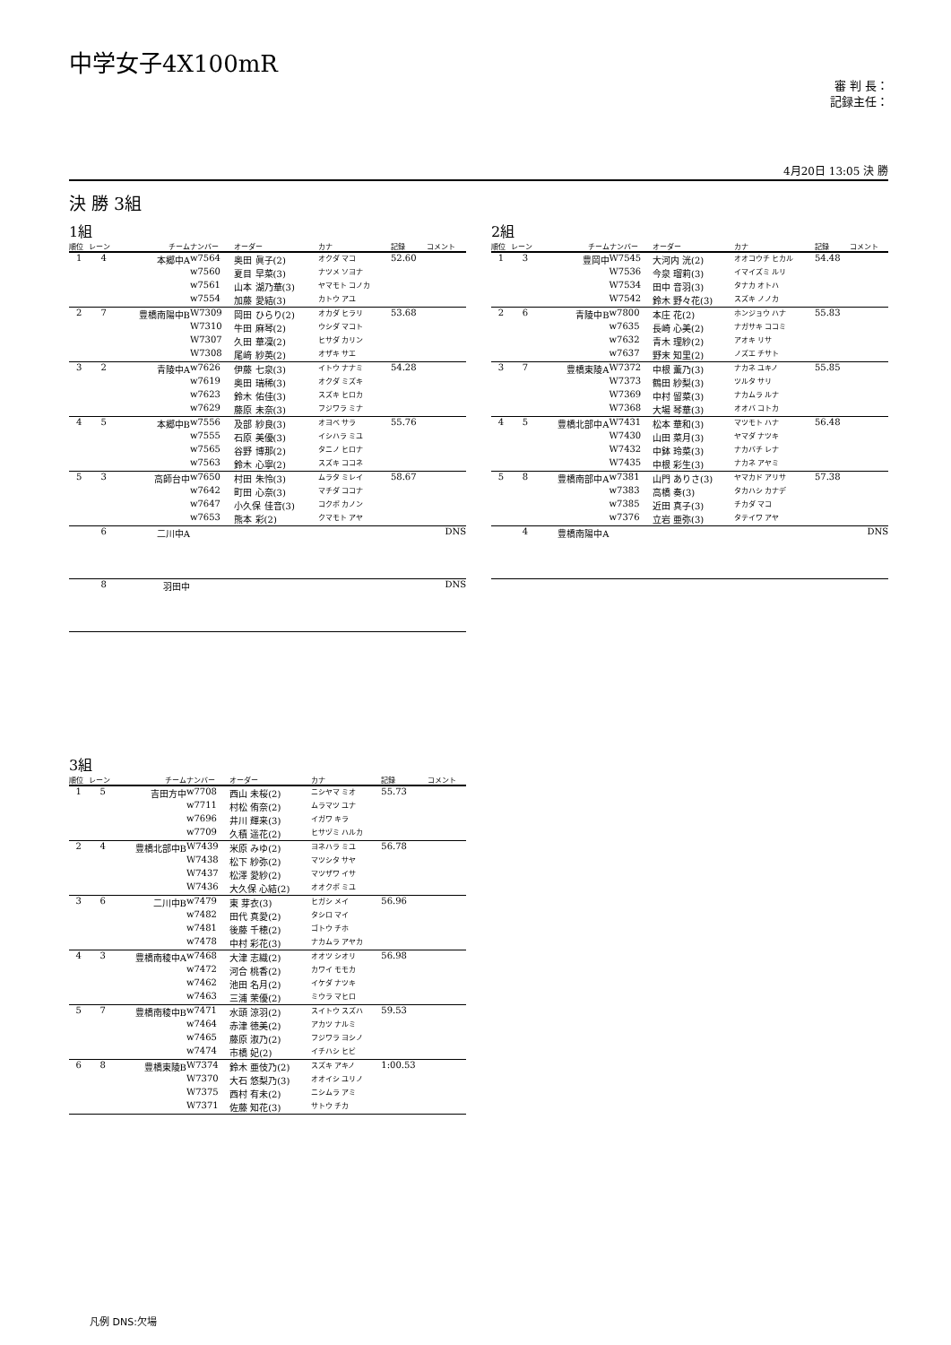中学女子4X100mR
審 判 長：
記録主任：
4月20日 13:05 決 勝
決 勝 3組
1組
| 順位 | レーン | チーム | ナンバー | オーダー | カナ | 記録 | コメント |
| --- | --- | --- | --- | --- | --- | --- | --- |
| 1 | 4 | 本郷中A | w7564 | 奥田 眞子(2) | オクダ マコ | 52.60 | |
| | | | w7560 | 夏目 早菜(3) | ナツメ ソヨナ | | |
| | | | w7561 | 山本 湖乃華(3) | ヤマモト コノカ | | |
| | | | w7554 | 加藤 愛結(3) | カトウ アユ | | |
| 2 | 7 | 豊橋南陽中B | W7309 | 岡田 ひらり(2) | オカダ ヒラリ | 53.68 | |
| | | | W7310 | 牛田 麻琴(2) | ウシダ マコト | | |
| | | | W7307 | 久田 華凜(2) | ヒサダ カリン | | |
| | | | W7308 | 尾﨑 紗英(2) | オザキ サエ | | |
| 3 | 2 | 青陵中A | w7626 | 伊藤 七泉(3) | イトウ ナナミ | 54.28 | |
| | | | w7619 | 奥田 瑞稀(3) | オクダ ミズキ | | |
| | | | w7623 | 鈴木 佑佳(3) | スズキ ヒロカ | | |
| | | | w7629 | 藤原 未奈(3) | フジワラ ミナ | | |
| 4 | 5 | 本郷中B | w7556 | 及部 紗良(3) | オヨベ サラ | 55.76 | |
| | | | w7555 | 石原 美優(3) | イシハラ ミユ | | |
| | | | w7565 | 谷野 博那(2) | タニノ ヒロナ | | |
| | | | w7563 | 鈴木 心寧(2) | スズキ ココネ | | |
| 5 | 3 | 高師台中 | w7650 | 村田 朱怜(3) | ムラタ ミレイ | 58.67 | |
| | | | w7642 | 町田 心奈(3) | マチダ ココナ | | |
| | | | w7647 | 小久保 佳音(3) | コクボ カノン | | |
| | | | w7653 | 熊本 彩(2) | クマモト アヤ | | |
| | 6 | 二川中A | | | | | DNS |
| | 8 | 羽田中 | | | | | DNS |
2組
| 順位 | レーン | チーム | ナンバー | オーダー | カナ | 記録 | コメント |
| --- | --- | --- | --- | --- | --- | --- | --- |
| 1 | 3 | 豊岡中 | W7545 | 大河内 洸(2) | オオコウチ ヒカル | 54.48 | |
| | | | W7536 | 今泉 瑠莉(3) | イマイズミ ルリ | | |
| | | | W7534 | 田中 音羽(3) | タナカ オトハ | | |
| | | | W7542 | 鈴木 野々花(3) | スズキ ノノカ | | |
| 2 | 6 | 青陵中B | w7800 | 本庄 花(2) | ホンジョウ ハナ | 55.83 | |
| | | | w7635 | 長崎 心美(2) | ナガサキ ココミ | | |
| | | | w7632 | 青木 理紗(2) | アオキ リサ | | |
| | | | w7637 | 野末 知里(2) | ノズエ チサト | | |
| 3 | 7 | 豊橋東陵A | W7372 | 中根 薫乃(3) | ナカネ ユキノ | 55.85 | |
| | | | W7373 | 鶴田 紗梨(3) | ツルタ サリ | | |
| | | | W7369 | 中村 留菜(3) | ナカムラ ルナ | | |
| | | | W7368 | 大場 琴華(3) | オオバ コトカ | | |
| 4 | 5 | 豊橋北部中A | W7431 | 松本 華和(3) | マツモト ハナ | 56.48 | |
| | | | W7430 | 山田 菜月(3) | ヤマダ ナツキ | | |
| | | | W7432 | 中鉢 玲菜(3) | ナカバチ レナ | | |
| | | | W7435 | 中根 彩生(3) | ナカネ アヤミ | | |
| 5 | 8 | 豊橋南部中A | w7381 | 山門 ありさ(3) | ヤマカド アリサ | 57.38 | |
| | | | w7383 | 高橋 奏(3) | タカハシ カナデ | | |
| | | | w7385 | 近田 真子(3) | チカダ マコ | | |
| | | | w7376 | 立岩 亜弥(3) | タテイワ アヤ | | |
| | 4 | 豊橋南陽中A | | | | | DNS |
3組
| 順位 | レーン | チーム | ナンバー | オーダー | カナ | 記録 | コメント |
| --- | --- | --- | --- | --- | --- | --- | --- |
| 1 | 5 | 吉田方中 | w7708 | 西山 未桜(2) | ニシヤマ ミオ | 55.73 | |
| | | | w7711 | 村松 侑奈(2) | ムラマツ ユナ | | |
| | | | w7696 | 井川 輝来(3) | イガワ キラ | | |
| | | | w7709 | 久積 遥花(2) | ヒサヅミ ハルカ | | |
| 2 | 4 | 豊橋北部中B | W7439 | 米原 みゆ(2) | ヨネハラ ミユ | 56.78 | |
| | | | W7438 | 松下 紗弥(2) | マツシタ サヤ | | |
| | | | W7437 | 松澤 愛紗(2) | マツザワ イサ | | |
| | | | W7436 | 大久保 心結(2) | オオクボ ミユ | | |
| 3 | 6 | 二川中B | w7479 | 東 芽衣(3) | ヒガシ メイ | 56.96 | |
| | | | w7482 | 田代 真愛(2) | タシロ マイ | | |
| | | | w7481 | 後藤 千穂(2) | ゴトウ チホ | | |
| | | | w7478 | 中村 彩花(3) | ナカムラ アヤカ | | |
| 4 | 3 | 豊橋南稜中A | w7468 | 大津 志織(2) | オオツ シオリ | 56.98 | |
| | | | w7472 | 河合 桃香(2) | カワイ モモカ | | |
| | | | w7462 | 池田 名月(2) | イケダ ナツキ | | |
| | | | w7463 | 三浦 茉優(2) | ミウラ マヒロ | | |
| 5 | 7 | 豊橋南稜中B | w7471 | 水頭 涼羽(2) | スイトウ スズハ | 59.53 | |
| | | | w7464 | 赤津 徳美(2) | アカツ ナルミ | | |
| | | | w7465 | 藤原 淑乃(2) | フジワラ ヨシノ | | |
| | | | w7474 | 市橋 妃(2) | イチハシ ヒビ | | |
| 6 | 8 | 豊橋東陵B | W7374 | 鈴木 亜伎乃(2) | スズキ アキノ | 1:00.53 | |
| | | | W7370 | 大石 悠梨乃(3) | オオイシ ユリノ | | |
| | | | W7375 | 西村 有未(2) | ニシムラ アミ | | |
| | | | W7371 | 佐藤 知花(3) | サトウ チカ | | |
凡例 DNS:欠場